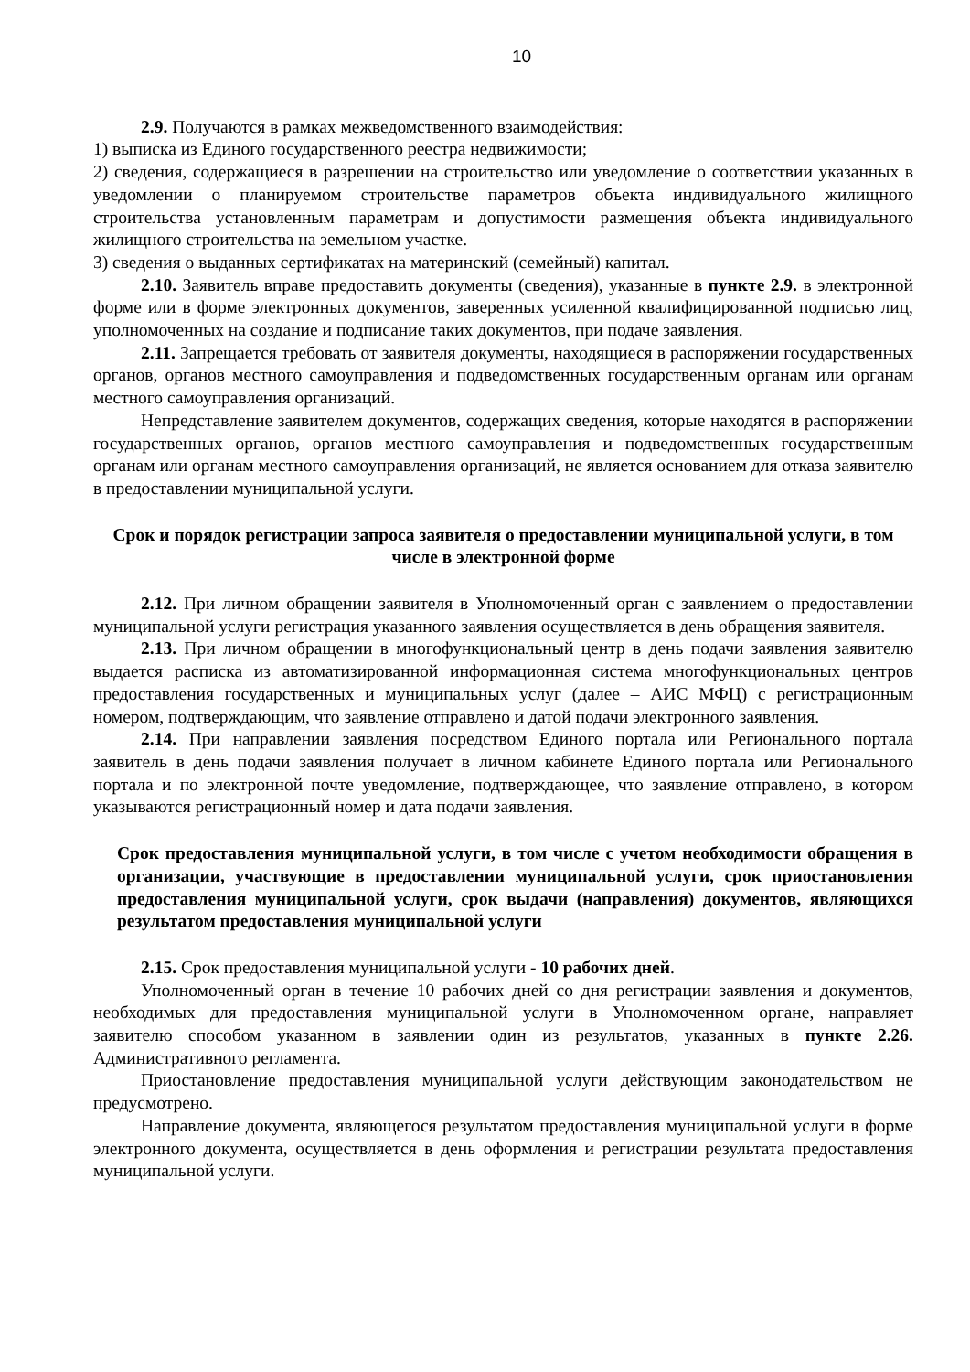10
2.9. Получаются в рамках межведомственного взаимодействия:
1) выписка из Единого государственного реестра недвижимости;
2) сведения, содержащиеся в разрешении на строительство или уведомление о соответствии указанных в уведомлении о планируемом строительстве параметров объекта индивидуального жилищного строительства установленным параметрам и допустимости размещения объекта индивидуального жилищного строительства на земельном участке.
3) сведения о выданных сертификатах на материнский (семейный) капитал.
2.10. Заявитель вправе предоставить документы (сведения), указанные в пункте 2.9. в электронной форме или в форме электронных документов, заверенных усиленной квалифицированной подписью лиц, уполномоченных на создание и подписание таких документов, при подаче заявления.
2.11. Запрещается требовать от заявителя документы, находящиеся в распоряжении государственных органов, органов местного самоуправления и подведомственных государственным органам или органам местного самоуправления организаций.
Непредставление заявителем документов, содержащих сведения, которые находятся в распоряжении государственных органов, органов местного самоуправления и подведомственных государственным органам или органам местного самоуправления организаций, не является основанием для отказа заявителю в предоставлении муниципальной услуги.
Срок и порядок регистрации запроса заявителя о предоставлении муниципальной услуги, в том числе в электронной форме
2.12. При личном обращении заявителя в Уполномоченный орган с заявлением о предоставлении муниципальной услуги регистрация указанного заявления осуществляется в день обращения заявителя.
2.13. При личном обращении в многофункциональный центр в день подачи заявления заявителю выдается расписка из автоматизированной информационная система многофункциональных центров предоставления государственных и муниципальных услуг (далее – АИС МФЦ) с регистрационным номером, подтверждающим, что заявление отправлено и датой подачи электронного заявления.
2.14. При направлении заявления посредством Единого портала или Регионального портала заявитель в день подачи заявления получает в личном кабинете Единого портала или Регионального портала и по электронной почте уведомление, подтверждающее, что заявление отправлено, в котором указываются регистрационный номер и дата подачи заявления.
Срок предоставления муниципальной услуги, в том числе с учетом необходимости обращения в организации, участвующие в предоставлении муниципальной услуги, срок приостановления предоставления муниципальной услуги, срок выдачи (направления) документов, являющихся результатом предоставления муниципальной услуги
2.15. Срок предоставления муниципальной услуги - 10 рабочих дней.
Уполномоченный орган в течение 10 рабочих дней со дня регистрации заявления и документов, необходимых для предоставления муниципальной услуги в Уполномоченном органе, направляет заявителю способом указанном в заявлении один из результатов, указанных в пункте 2.26. Административного регламента.
Приостановление предоставления муниципальной услуги действующим законодательством не предусмотрено.
Направление документа, являющегося результатом предоставления муниципальной услуги в форме электронного документа, осуществляется в день оформления и регистрации результата предоставления муниципальной услуги.